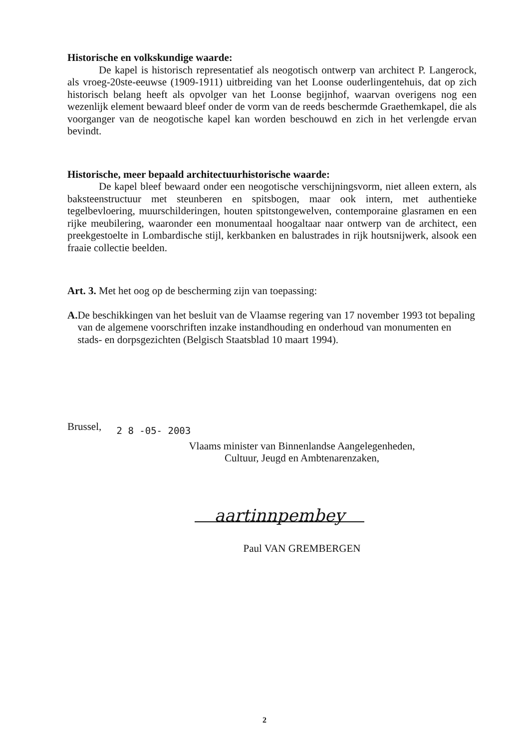Historische en volkskundige waarde:
De kapel is historisch representatief als neogotisch ontwerp van architect P. Langerock, als vroeg-20ste-eeuwse (1909-1911) uitbreiding van het Loonse ouderlingentehuis, dat op zich historisch belang heeft als opvolger van het Loonse begijnhof, waarvan overigens nog een wezenlijk element bewaard bleef onder de vorm van de reeds beschermde Graethemkapel, die als voorganger van de neogotische kapel kan worden beschouwd en zich in het verlengde ervan bevindt.
Historische, meer bepaald architectuurhistorische waarde:
De kapel bleef bewaard onder een neogotische verschijningsvorm, niet alleen extern, als baksteenstructuur met steunberen en spitsbogen, maar ook intern, met authentieke tegelbevloering, muurschilderingen, houten spitstongewelven, contemporaine glasramen en een rijke meubilering, waaronder een monumentaal hoogaltaar naar ontwerp van de architect, een preekgestoelte in Lombardische stijl, kerkbanken en balustrades in rijk houtsnijwerk, alsook een fraaie collectie beelden.
Art. 3. Met het oog op de bescherming zijn van toepassing:
A. De beschikkingen van het besluit van de Vlaamse regering van 17 november 1993 tot bepaling van de algemene voorschriften inzake instandhouding en onderhoud van monumenten en stads- en dorpsgezichten (Belgisch Staatsblad 10 maart 1994).
Brussel, 2 8 -05- 2003
Vlaams minister van Binnenlandse Aangelegenheden,
Cultuur, Jeugd en Ambtenarenzaken,
aartinnpembey
Paul VAN GREMBERGEN
2